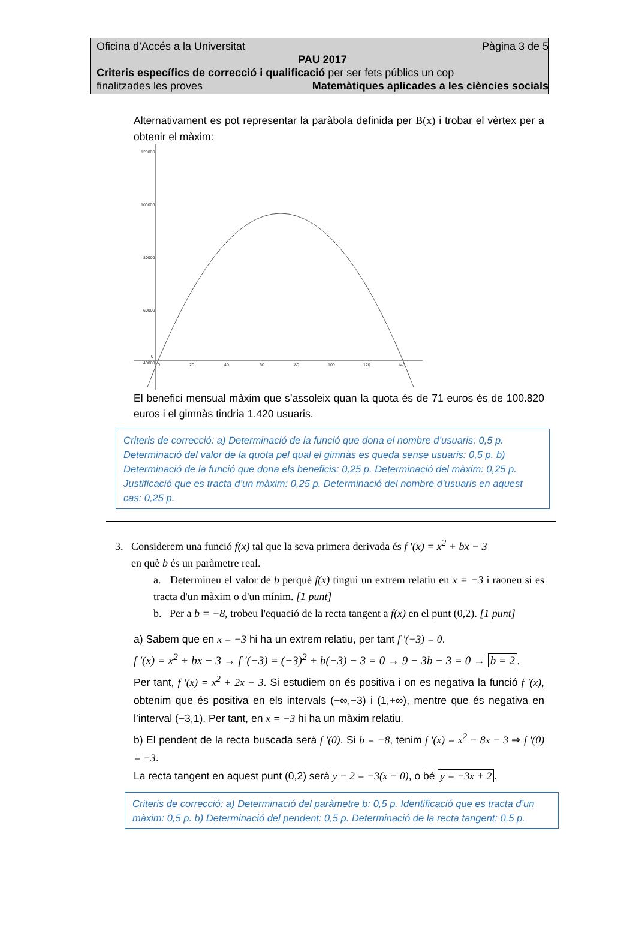Oficina d’Accés a la Universitat Pàgina 3 de 5
PAU 2017
Criteris específics de correcció i qualificació per ser fets públics un cop
finalitzades les proves Matemàtiques aplicades a les ciències socials
Alternativament es pot representar la paràbola definida per B(x) i trobar el vèrtex per a obtenir el màxim:
120000
100000
80000
60000
40000
0
0
20
40
60
80
100
120
140
El benefici mensual màxim que s’assoleix quan la quota és de 71 euros és de 100.820 euros i el gimnàs tindria 1.420 usuaris.
Criteris de correcció: a) Determinació de la funció que dona el nombre d’usuaris: 0,5 p. Determinació del valor de la quota pel qual el gimnàs es queda sense usuaris: 0,5 p. b) Determinació de la funció que dona els beneficis: 0,25 p. Determinació del màxim: 0,25 p. Justificació que es tracta d’un màxim: 0,25 p. Determinació del nombre d’usuaris en aquest cas: 0,25 p.
3. Considerem una funció f(x) tal que la seva primera derivada és f '(x) = x<sup>2</sup> + bx − 3
en què b és un paràmetre real.
a. Determineu el valor de b perquè f(x) tingui un extrem relatiu en x = −3 i raoneu si es tracta d'un màxim o d'un mínim. [1 punt]
b. Per a b = −8, trobeu l'equació de la recta tangent a f(x) en el punt (0,2). [1 punt]
a) Sabem que en x = −3 hi ha un extrem relatiu, per tant f '(−3) = 0.
f '(x) = x<sup>2</sup> + bx − 3 → f '(−3) = (−3)<sup>2</sup> + b(−3) − 3 = 0 → 9 − 3b − 3 = 0 → b = 2.
Per tant, f '(x) = x<sup>2</sup> + 2x − 3. Si estudiem on és positiva i on es negativa la funció f '(x), obtenim que és positiva en els intervals (−∞,−3) i (1,+∞), mentre que és negativa en l’interval (−3,1). Per tant, en x = −3 hi ha un màxim relatiu.
b) El pendent de la recta buscada serà f '(0). Si b = −8, tenim f '(x) = x<sup>2</sup> − 8x − 3 ⇒ f '(0) = −3.
La recta tangent en aquest punt (0,2) serà y − 2 = −3(x − 0), o bé y = −3x + 2.
Criteris de correcció: a) Determinació del paràmetre b: 0,5 p. Identificació que es tracta d’un màxim: 0,5 p. b) Determinació del pendent: 0,5 p. Determinació de la recta tangent: 0,5 p.